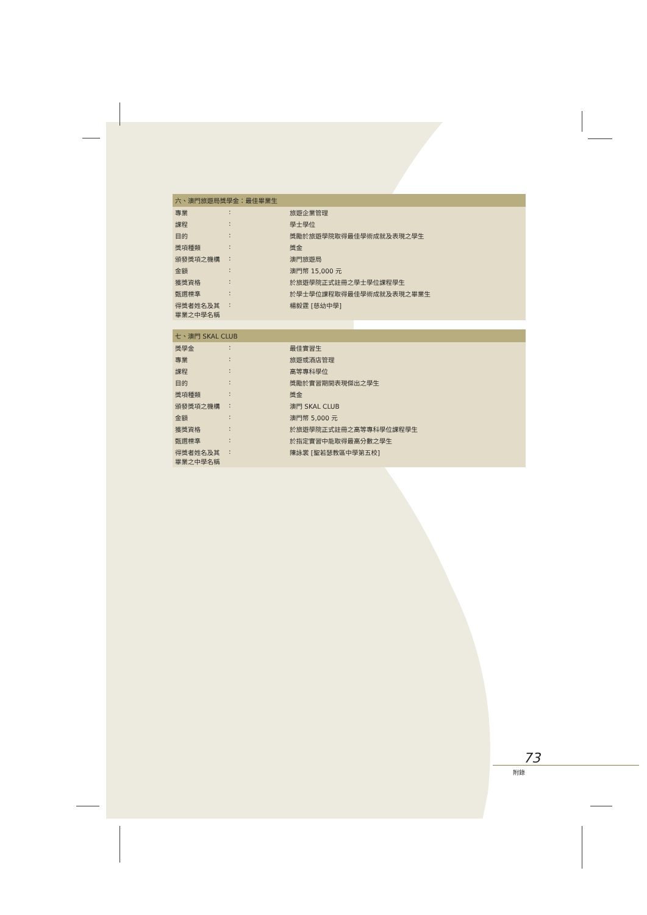| 六、澳門旅遊局獎學金：最佳畢業生 | | |
| --- | --- | --- |
| 專業 | : | 旅遊企業管理 |
| 課程 | : | 學士學位 |
| 目的 | : | 獎勵於旅遊學院取得最佳學術成就及表現之學生 |
| 獎項種類 | : | 獎金 |
| 頒發獎項之機構 | : | 澳門旅遊局 |
| 金額 | : | 澳門幣 15,000 元 |
| 獲獎資格 | : | 於旅遊學院正式註冊之學士學位課程學生 |
| 甄選標準 | : | 於學士學位課程取得最佳學術成就及表現之畢業生 |
| 得獎者姓名及其 畢業之中學名稱 | : | 楊毅霆 [慈幼中學] |
| 七、澳門 SKAL CLUB | | |
| --- | --- | --- |
| 獎學金 | : | 最佳實習生 |
| 專業 | : | 旅遊或酒店管理 |
| 課程 | : | 高等專科學位 |
| 目的 | : | 獎勵於實習期間表現傑出之學生 |
| 獎項種類 | : | 獎金 |
| 頒發獎項之機構 | : | 澳門 SKAL CLUB |
| 金額 | : | 澳門幣 5,000 元 |
| 獲獎資格 | : | 於旅遊學院正式註冊之高等專科學位課程學生 |
| 甄選標準 | : | 於指定實習中能取得最高分數之學生 |
| 得獎者姓名及其 畢業之中學名稱 | : | 陳詠裳 [聖若瑟教區中學第五校] |
73
附錄